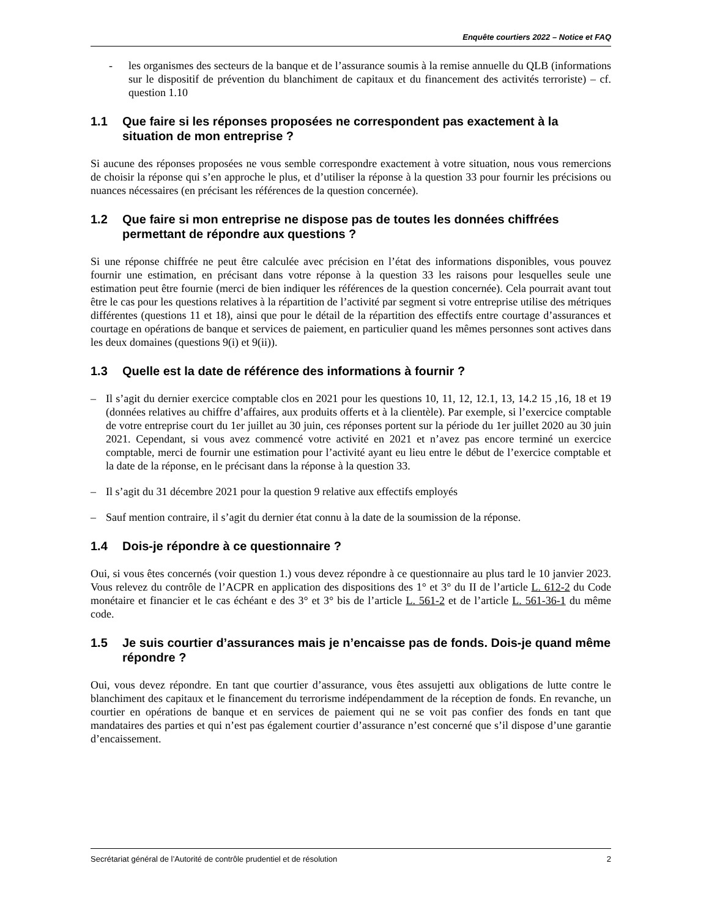Enquête courtiers 2022 – Notice et FAQ
- les organismes des secteurs de la banque et de l’assurance soumis à la remise annuelle du QLB (informations sur le dispositif de prévention du blanchiment de capitaux et du financement des activités terroriste) – cf. question 1.10
1.1 Que faire si les réponses proposées ne correspondent pas exactement à la situation de mon entreprise ?
Si aucune des réponses proposées ne vous semble correspondre exactement à votre situation, nous vous remercions de choisir la réponse qui s’en approche le plus, et d’utiliser la réponse à la question 33 pour fournir les précisions ou nuances nécessaires (en précisant les références de la question concernée).
1.2 Que faire si mon entreprise ne dispose pas de toutes les données chiffrées permettant de répondre aux questions ?
Si une réponse chiffrée ne peut être calculée avec précision en l’état des informations disponibles, vous pouvez fournir une estimation, en précisant dans votre réponse à la question 33 les raisons pour lesquelles seule une estimation peut être fournie (merci de bien indiquer les références de la question concernée). Cela pourrait avant tout être le cas pour les questions relatives à la répartition de l’activité par segment si votre entreprise utilise des métriques différentes (questions 11 et 18), ainsi que pour le détail de la répartition des effectifs entre courtage d’assurances et courtage en opérations de banque et services de paiement, en particulier quand les mêmes personnes sont actives dans les deux domaines (questions 9(i) et 9(ii)).
1.3 Quelle est la date de référence des informations à fournir ?
– Il s’agit du dernier exercice comptable clos en 2021 pour les questions 10, 11, 12, 12.1, 13, 14.2 15 ,16, 18 et 19 (données relatives au chiffre d’affaires, aux produits offerts et à la clientèle). Par exemple, si l’exercice comptable de votre entreprise court du 1er juillet au 30 juin, ces réponses portent sur la période du 1er juillet 2020 au 30 juin 2021. Cependant, si vous avez commencé votre activité en 2021 et n’avez pas encore terminé un exercice comptable, merci de fournir une estimation pour l’activité ayant eu lieu entre le début de l’exercice comptable et la date de la réponse, en le précisant dans la réponse à la question 33.
– Il s’agit du 31 décembre 2021 pour la question 9 relative aux effectifs employés
– Sauf mention contraire, il s’agit du dernier état connu à la date de la soumission de la réponse.
1.4 Dois-je répondre à ce questionnaire ?
Oui, si vous êtes concernés (voir question 1.) vous devez répondre à ce questionnaire au plus tard le 10 janvier 2023. Vous relevez du contrôle de l’ACPR en application des dispositions des 1° et 3° du II de l’article L. 612-2 du Code monétaire et financier et le cas échéant e des 3° et 3° bis de l’article L. 561-2 et de l’article L. 561-36-1 du même code.
1.5 Je suis courtier d’assurances mais je n’encaisse pas de fonds. Dois-je quand même répondre ?
Oui, vous devez répondre. En tant que courtier d’assurance, vous êtes assujetti aux obligations de lutte contre le blanchiment des capitaux et le financement du terrorisme indépendamment de la réception de fonds. En revanche, un courtier en opérations de banque et en services de paiement qui ne se voit pas confier des fonds en tant que mandataires des parties et qui n’est pas également courtier d’assurance n’est concerné que s’il dispose d’une garantie d’encaissement.
Secrétariat général de l’Autorité de contrôle prudentiel et de résolution 2